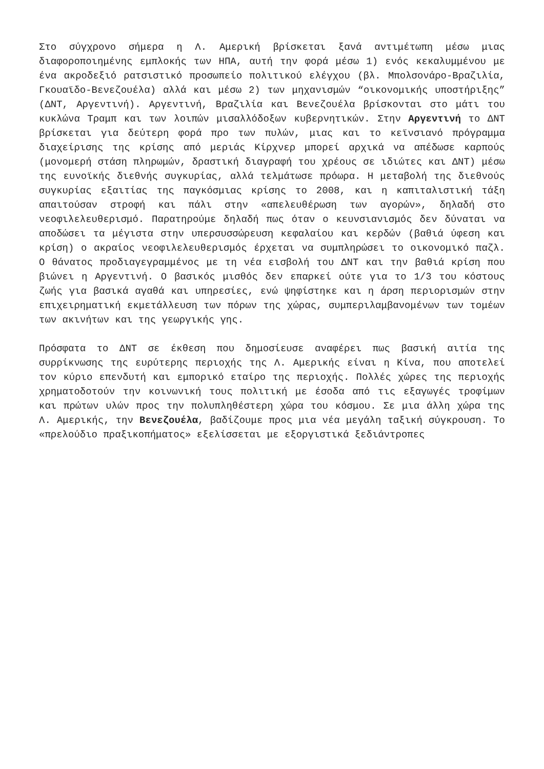Στο σύγχρονο σήμερα η Λ. Αμερική βρίσκεται ξανά αντιμέτωπη μέσω μιας διαφοροποιημένης εμπλοκής των ΗΠΑ, αυτή την φορά μέσω 1) ενός κεκαλυμμένου με ένα ακροδεξιό ρατσιστικό προσωπείο πολιτικού ελέγχου (βλ. Μπολσονάρο-Βραζιλία, Γκουαϊδο-Βενεζουέλα) αλλά και μέσω 2) των μηχανισμών “οικονομικής υποστήριξης” (ΔΝΤ, Αργεντινή). Αργεντινή, Βραζιλία και Βενεζουέλα βρίσκονται στο μάτι του κυκλώνα Τραμπ και των λοιπών μισαλλόδοξων κυβερνητικών. Στην Αργεντινή το ΔΝΤ βρίσκεται για δεύτερη φορά προ των πυλών, μιας και το κεϊνσιανό πρόγραμμα διαχείρισης της κρίσης από μεριάς Κίρχνερ μπορεί αρχικά να απέδωσε καρπούς (μονομερή στάση πληρωμών, δραστική διαγραφή του χρέους σε ιδιώτες και ΔΝΤ) μέσω της ευνοϊκής διεθνής συγκυρίας, αλλά τελμάτωσε πρόωρα. Η μεταβολή της διεθνούς συγκυρίας εξαιτίας της παγκόσμιας κρίσης το 2008, και η καπιταλιστική τάξη απαιτούσαν στροφή και πάλι στην «απελευθέρωση των αγορών», δηλαδή στο νεοφιλελευθερισμό. Παρατηρούμε δηλαδή πως όταν ο κευνσιανισμός δεν δύναται να αποδώσει τα μέγιστα στην υπερσυσσώρευση κεφαλαίου και κερδών (βαθιά ύφεση και κρίση) ο ακραίος νεοφιλελευθερισμός έρχεται να συμπληρώσει το οικονομικό παζλ. Ο θάνατος προδιαγεγραμμένος με τη νέα εισβολή του ΔΝΤ και την βαθιά κρίση που βιώνει η Αργεντινή. Ο βασικός μισθός δεν επαρκεί ούτε για το 1/3 του κόστους ζωής για βασικά αγαθά και υπηρεσίες, ενώ ψηφίστηκε και η άρση περιορισμών στην επιχειρηματική εκμετάλλευση των πόρων της χώρας, συμπεριλαμβανομένων των τομέων των ακινήτων και της γεωργικής γης.
Πρόσφατα το ΔΝΤ σε έκθεση που δημοσίευσε αναφέρει πως βασική αιτία της συρρίκνωσης της ευρύτερης περιοχής της Λ. Αμερικής είναι η Κίνα, που αποτελεί τον κύριο επενδυτή και εμπορικό εταίρο της περιοχής. Πολλές χώρες της περιοχής χρηματοδοτούν την κοινωνική τους πολιτική με έσοδα από τις εξαγωγές τροφίμων και πρώτων υλών προς την πολυπληθέστερη χώρα του κόσμου. Σε μια άλλη χώρα της Λ. Αμερικής, την Βενεζουέλα, βαδίζουμε προς μια νέα μεγάλη ταξική σύγκρουση. Το «πρελούδιο πραξικοπήματος» εξελίσσεται με εξοργιστικά ξεδιάντροπες